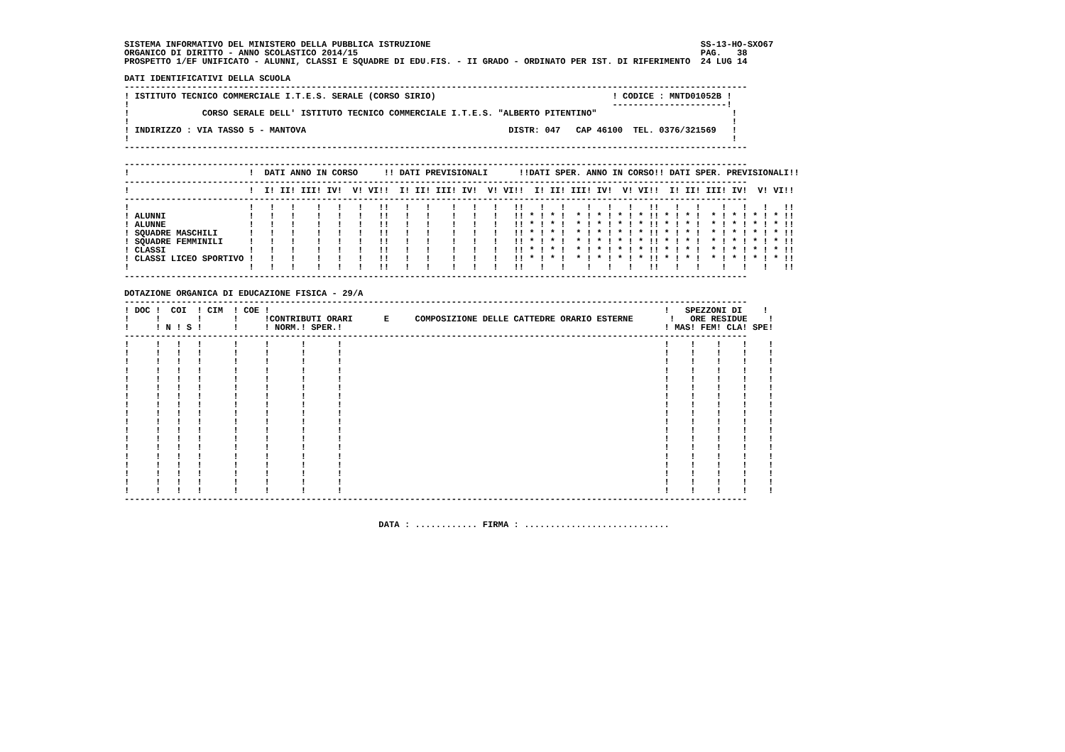SISTEMA INFORMATIVO DEL MINISTERO DELLA PUBBLICA ISTRUZIONE                                                    SS-13-HO-SXO67
ORGANICO DI DIRITTO - ANNO SCOLASTICO 2014/15                                                                  PAG.   38
PROSPETTO 1/EF UNIFICATO - ALUNNI, CLASSI E SQUADRE DI EDU.FIS. - II GRADO - ORDINATO PER IST. DI RIFERIMENTO  24 LUG 14

DATI IDENTIFICATIVI DELLA SCUOLA
------------------------------------------------------------------------------------------------------------------------
! ISTITUTO TECNICO COMMERCIALE I.T.E.S. SERALE (CORSO SIRIO)                                  ! CODICE : MNTD01052B !
!                                                                                             ----------------------!
!              CORSO SERALE DELL' ISTITUTO TECNICO COMMERCIALE I.T.E.S. "ALBERTO PITENTINO"                          !
!                                                                                                                    !
! INDIRIZZO : VIA TASSO 5 - MANTOVA                                       DISTR: 047   CAP 46100  TEL. 0376/321569   !
!                                                                                                                    !
------------------------------------------------------------------------------------------------------------------------

------------------------------------------------------------------------------------------------------------------------
!                       !  DATI ANNO IN CORSO     !! DATI PREVISIONALI      !!DATI SPER. ANNO IN CORSO!! DATI SPER. PREVISIONALI!!
------------------------------------------------------------------------------------------------------------------------
!                       !  I! II! III! IV!  V! VI!!  I! II! III! IV!  V! VI!!  I! II! III! IV!  V! VI!!  I! II! III! IV!  V! VI!!
------------------------------------------------------------------------------------------------------------------------
!                       !   !   !    !   !   !   !!   !   !    !   !   !   !!   !   !    !   !   !   !!   !   !    !   !   !   !!
! ALUNNI                !   !   !    !   !   !   !!   !   !    !   !   !   !! * ! * !  * ! * ! * ! * !! * ! * !  * ! * ! * ! * !!
! ALUNNE                !   !   !    !   !   !   !!   !   !    !   !   !   !! * ! * !  * ! * ! * ! * !! * ! * !  * ! * ! * ! * !!
! SQUADRE MASCHILI      !   !   !    !   !   !   !!   !   !    !   !   !   !! * ! * !  * ! * ! * ! * !! * ! * !  * ! * ! * ! * !!
! SQUADRE FEMMINILI     !   !   !    !   !   !   !!   !   !    !   !   !   !! * ! * !  * ! * ! * ! * !! * ! * !  * ! * ! * ! * !!
! CLASSI                !   !   !    !   !   !   !!   !   !    !   !   !   !! * ! * !  * ! * ! * ! * !! * ! * !  * ! * ! * ! * !!
! CLASSI LICEO SPORTIVO !   !   !    !   !   !   !!   !   !    !   !   !   !! * ! * !  * ! * ! * ! * !! * ! * !  * ! * ! * ! * !!
!                       !   !   !    !   !   !   !!   !   !    !   !   !   !!   !   !    !   !   !   !!   !   !    !   !   !   !!
------------------------------------------------------------------------------------------------------------------------

DOTAZIONE ORGANICA DI EDUCAZIONE FISICA - 29/A
------------------------------------------------------------------------------------------------------------------------
! DOC !  COI  ! CIM  ! COE !                                                                            !   SPEZZONI DI    !
!     !       !      !     !CONTRIBUTI ORARI      E     COMPOSIZIONE DELLE CATTEDRE ORARIO ESTERNE       !   ORE RESIDUE    !
!     ! N ! S !      !     ! NORM.! SPER.!                                                              ! MAS! FEM! CLA! SPE!
------------------------------------------------------------------------------------------------------------------------
!     !   !   !      !     !      !      !                                                              !    !    !    !    !
!     !   !   !      !     !      !      !                                                              !    !    !    !    !
!     !   !   !      !     !      !      !                                                              !    !    !    !    !
!     !   !   !      !     !      !      !                                                              !    !    !    !    !
!     !   !   !      !     !      !      !                                                              !    !    !    !    !
!     !   !   !      !     !      !      !                                                              !    !    !    !    !
!     !   !   !      !     !      !      !                                                              !    !    !    !    !
!     !   !   !      !     !      !      !                                                              !    !    !    !    !
!     !   !   !      !     !      !      !                                                              !    !    !    !    !
!     !   !   !      !     !      !      !                                                              !    !    !    !    !
!     !   !   !      !     !      !      !                                                              !    !    !    !    !
!     !   !   !      !     !      !      !                                                              !    !    !    !    !
!     !   !   !      !     !      !      !                                                              !    !    !    !    !
!     !   !   !      !     !      !      !                                                              !    !    !    !    !
!     !   !   !      !     !      !      !                                                              !    !    !    !    !
!     !   !   !      !     !      !      !                                                              !    !    !    !    !
!     !   !   !      !     !      !      !                                                              !    !    !    !    !
!     !   !   !      !     !      !      !                                                              !    !    !    !    !
------------------------------------------------------------------------------------------------------------------------


                                                 DATA : ............ FIRMA : ............................